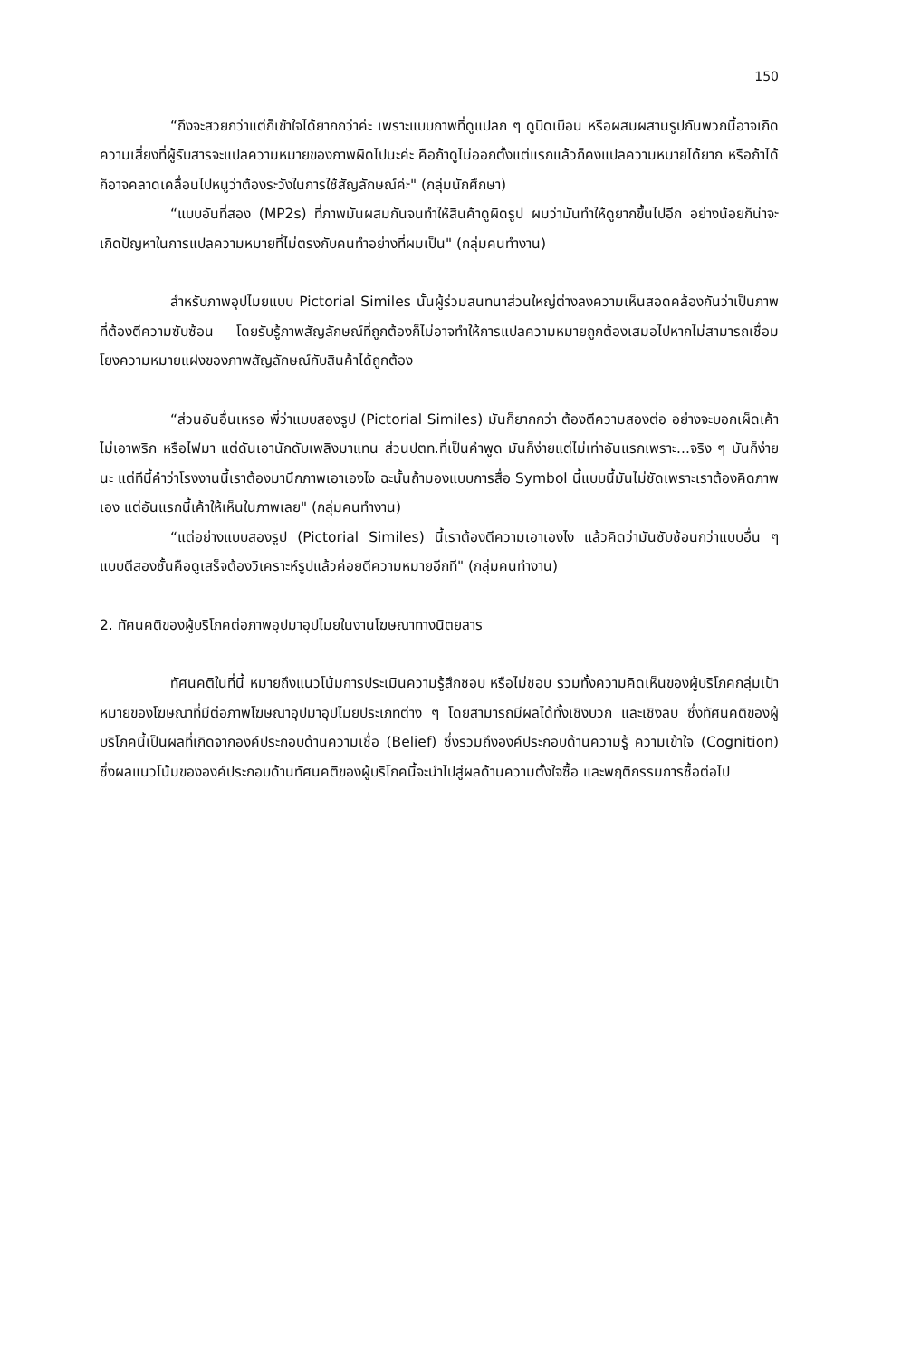150
“ถึงจะสวยกว่าแต่ก็เข้าใจได้ยากกว่าค่ะ เพราะแบบภาพที่ดูแปลก ๆ ดูบิดเบือน หรือผสมผสานรูปกันพวกนี้อาจเกิดความเสี่ยงที่ผู้รับสารจะแปลความหมายของภาพผิดไปนะค่ะ คือถ้าดูไม่ออกตั้งแต่แรกแล้วก็คงแปลความหมายได้ยาก หรือถ้าได้ก็อาจคลาดเคลื่อนไปหนูว่าต้องระวังในการใช้สัญลักษณ์ค่ะ" (กลุ่มนักศึกษา)
“แบบอันที่สอง (MP2s) ที่ภาพมันผสมกันจนทำให้สินค้าดูผิดรูป ผมว่ามันทำให้ดูยากขึ้นไปอีก อย่างน้อยก็น่าจะเกิดปัญหาในการแปลความหมายที่ไม่ตรงกับคนทำอย่างที่ผมเป็น" (กลุ่มคนทำงาน)
สำหรับภาพอุปไมยแบบ Pictorial Similes นั้นผู้ร่วมสนทนาส่วนใหญ่ต่างลงความเห็นสอดคล้องกันว่าเป็นภาพที่ต้องตีความซับซ้อน โดยรับรู้ภาพสัญลักษณ์ที่ถูกต้องก็ไม่อาจทำให้การแปลความหมายถูกต้องเสมอไปหากไม่สามารถเชื่อมโยงความหมายแฝงของภาพสัญลักษณ์กับสินค้าได้ถูกต้อง
“ส่วนอันอื่นเหรอ พี่ว่าแบบสองรูป (Pictorial Similes) มันก็ยากกว่า ต้องตีความสองต่อ อย่างจะบอกเผ็ดเค้าไม่เอาพริก หรือไฟมา แต่ดันเอานักดับเพลิงมาแทน ส่วนปตท.ที่เป็นคำพูด มันก็ง่ายแต่ไม่เท่าอันแรกเพราะ...จริง ๆ มันก็ง่ายนะ แต่ทีนี้คำว่าโรงงานนี้เราต้องมานึกภาพเอาเองไง ฉะนั้นถ้ามองแบบการสื่อ Symbol นี้แบบนี้มันไม่ชัดเพราะเราต้องคิดภาพเอง แต่อันแรกนี้เค้าให้เห็นในภาพเลย" (กลุ่มคนทำงาน)
“แต่อย่างแบบสองรูป (Pictorial Similes) นี้เราต้องตีความเอาเองไง แล้วคิดว่ามันซับซ้อนกว่าแบบอื่น ๆ แบบตีสองชั้นคือดูเสร็จต้องวิเคราะห์รูปแล้วค่อยตีความหมายอีกที" (กลุ่มคนทำงาน)
2. ทัศนคติของผู้บริโภคต่อภาพอุปมาอุปไมยในงานโฆษณาทางนิตยสาร
ทัศนคติในที่นี้ หมายถึงแนวโน้มการประเมินความรู้สึกชอบ หรือไม่ชอบ รวมทั้งความคิดเห็นของผู้บริโภคกลุ่มเป้าหมายของโฆษณาที่มีต่อภาพโฆษณาอุปมาอุปไมยประเภทต่าง ๆ โดยสามารถมีผลได้ทั้งเชิงบวก และเชิงลบ ซึ่งทัศนคติของผู้บริโภคนี้เป็นผลที่เกิดจากองค์ประกอบด้านความเชื่อ (Belief) ซึ่งรวมถึงองค์ประกอบด้านความรู้ ความเข้าใจ (Cognition) ซึ่งผลแนวโน้มขององค์ประกอบด้านทัศนคติของผู้บริโภคนี้จะนำไปสู่ผลด้านความตั้งใจซื้อ และพฤติกรรมการซื้อต่อไป